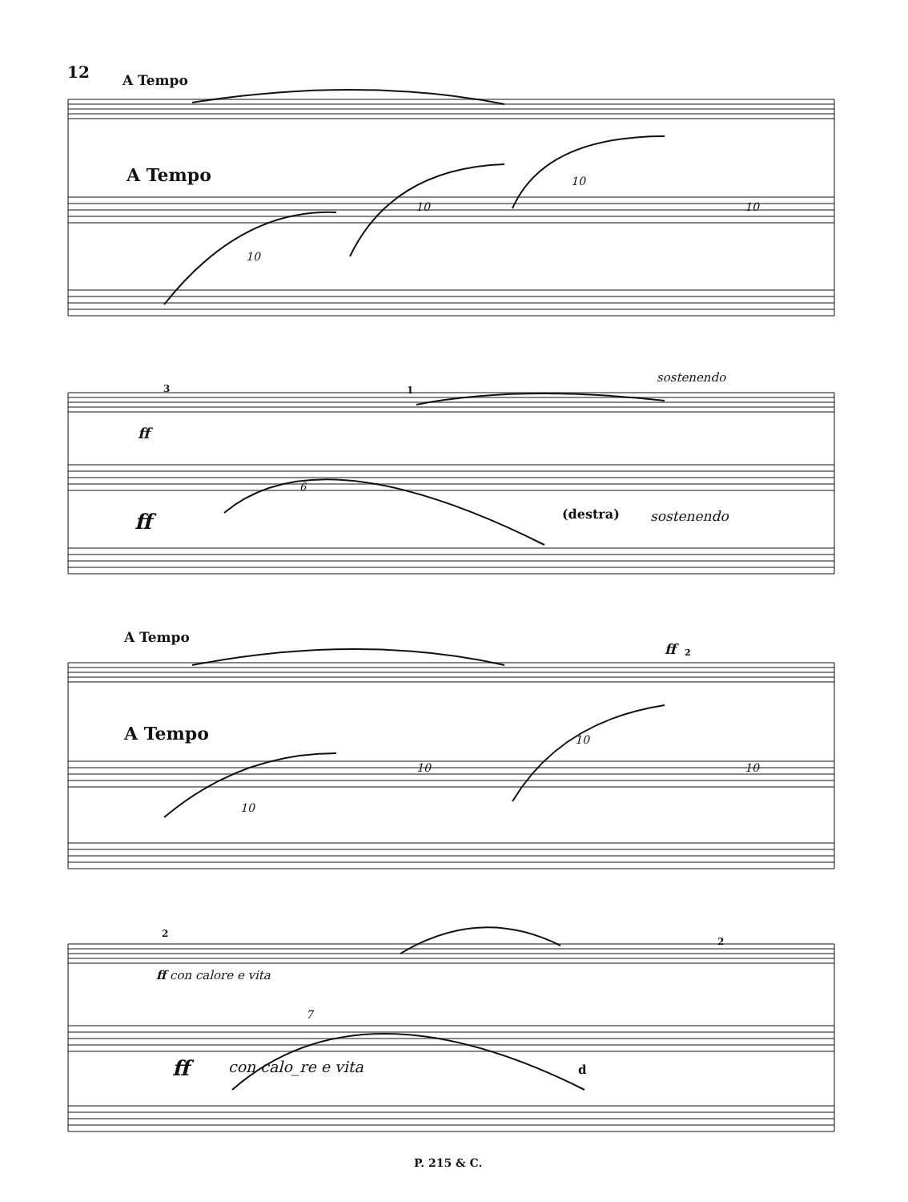12 A Tempo
A Tempo
10
10
10
10
sostenendo
3 1
ff
6
ff (destra) sostenendo
A Tempo
ff 2
A Tempo
10
10
10
10
2
2
ff con calore e vita
7
ff con calo_re e vita d
P. 215 & C.